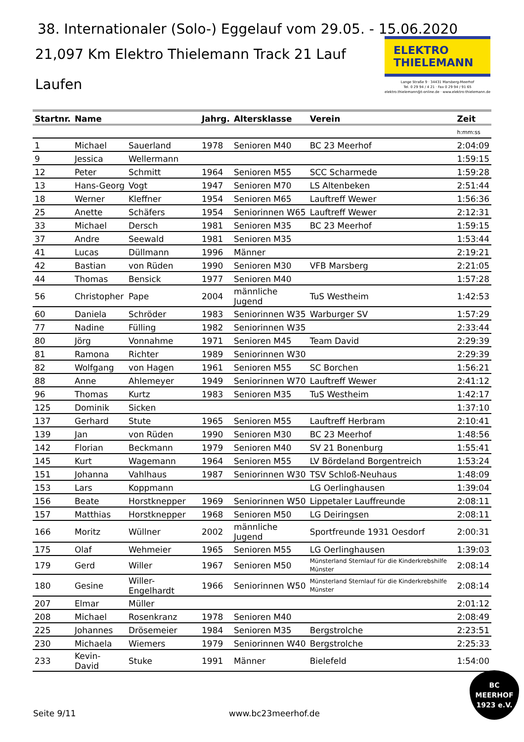38. Internationaler (Solo-) Eggelauf vom 29.05. - 15.06.2020
21,097 Km Elektro Thielemann Track 21 Lauf
Laufen
ELEKTRO
THIELEMANN
Lange Straße 9 · 34431 Marsberg-Meerhof
Tel. 0 29 94 / 4 21 · Fax 0 29 94 / 91 65
elektro.thielemann@t-online.de · www.elektro-thielemann.de
| Startnr. | Name | | Jahrg. | Altersklasse | Verein | Zeit |
| --- | --- | --- | --- | --- | --- | --- |
| | | | | | | h:mm:ss |
| 1 | Michael | Sauerland | 1978 | Senioren M40 | BC 23 Meerhof | 2:04:09 |
| 9 | Jessica | Wellermann | | | | 1:59:15 |
| 12 | Peter | Schmitt | 1964 | Senioren M55 | SCC Scharmede | 1:59:28 |
| 13 | Hans-Georg | Vogt | 1947 | Senioren M70 | LS Altenbeken | 2:51:44 |
| 18 | Werner | Kleffner | 1954 | Senioren M65 | Lauftreff Wewer | 1:56:36 |
| 25 | Anette | Schäfers | 1954 | Seniorinnen W65 | Lauftreff Wewer | 2:12:31 |
| 33 | Michael | Dersch | 1981 | Senioren M35 | BC 23 Meerhof | 1:59:15 |
| 37 | Andre | Seewald | 1981 | Senioren M35 | | 1:53:44 |
| 41 | Lucas | Düllmann | 1996 | Männer | | 2:19:21 |
| 42 | Bastian | von Rüden | 1990 | Senioren M30 | VFB Marsberg | 2:21:05 |
| 44 | Thomas | Bensick | 1977 | Senioren M40 | | 1:57:28 |
| 56 | Christopher | Pape | 2004 | männliche Jugend | TuS Westheim | 1:42:53 |
| 60 | Daniela | Schröder | 1983 | Seniorinnen W35 | Warburger SV | 1:57:29 |
| 77 | Nadine | Fülling | 1982 | Seniorinnen W35 | | 2:33:44 |
| 80 | Jörg | Vonnahme | 1971 | Senioren M45 | Team David | 2:29:39 |
| 81 | Ramona | Richter | 1989 | Seniorinnen W30 | | 2:29:39 |
| 82 | Wolfgang | von Hagen | 1961 | Senioren M55 | SC Borchen | 1:56:21 |
| 88 | Anne | Ahlemeyer | 1949 | Seniorinnen W70 | Lauftreff Wewer | 2:41:12 |
| 96 | Thomas | Kurtz | 1983 | Senioren M35 | TuS Westheim | 1:42:17 |
| 125 | Dominik | Sicken | | | | 1:37:10 |
| 137 | Gerhard | Stute | 1965 | Senioren M55 | Lauftreff Herbram | 2:10:41 |
| 139 | Jan | von Rüden | 1990 | Senioren M30 | BC 23 Meerhof | 1:48:56 |
| 142 | Florian | Beckmann | 1979 | Senioren M40 | SV 21 Bonenburg | 1:55:41 |
| 145 | Kurt | Wagemann | 1964 | Senioren M55 | LV Bördeland Borgentreich | 1:53:24 |
| 151 | Johanna | Vahlhaus | 1987 | Seniorinnen W30 | TSV Schloß-Neuhaus | 1:48:09 |
| 153 | Lars | Koppmann | | | LG Oerlinghausen | 1:39:04 |
| 156 | Beate | Horstknepper | 1969 | Seniorinnen W50 | Lippetaler Lauffreunde | 2:08:11 |
| 157 | Matthias | Horstknepper | 1968 | Senioren M50 | LG Deiringsen | 2:08:11 |
| 166 | Moritz | Wüllner | 2002 | männliche Jugend | Sportfreunde 1931 Oesdorf | 2:00:31 |
| 175 | Olaf | Wehmeier | 1965 | Senioren M55 | LG Oerlinghausen | 1:39:03 |
| 179 | Gerd | Willer | 1967 | Senioren M50 | Münsterland Sternlauf für die Kinderkrebshilfe Münster | 2:08:14 |
| 180 | Gesine | Willer-Engelhardt | 1966 | Seniorinnen W50 | Münsterland Sternlauf für die Kinderkrebshilfe Münster | 2:08:14 |
| 207 | Elmar | Müller | | | | 2:01:12 |
| 208 | Michael | Rosenkranz | 1978 | Senioren M40 | | 2:08:49 |
| 225 | Johannes | Drösemeier | 1984 | Senioren M35 | Bergstrolche | 2:23:51 |
| 230 | Michaela | Wiemers | 1979 | Seniorinnen W40 | Bergstrolche | 2:25:33 |
| 233 | Kevin-David | Stuke | 1991 | Männer | Bielefeld | 1:54:00 |
Seite 9/11 www.bc23meerhof.de
BC
MEERHOF
1923 e.V.